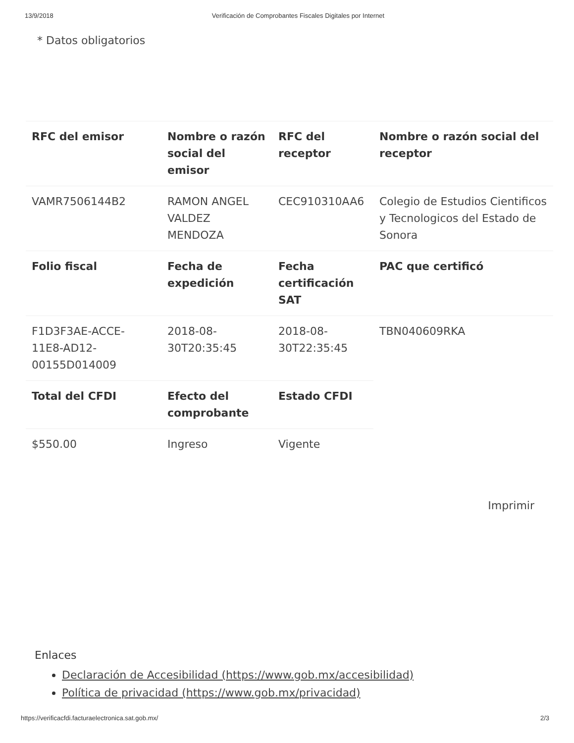13/9/2018 Verificación de Comprobantes Fiscales Digitales por Internet
* Datos obligatorios
| RFC del emisor | Nombre o razón social del emisor | RFC del receptor | Nombre o razón social del receptor |
| --- | --- | --- | --- |
| VAMR7506144B2 | RAMON ANGEL VALDEZ MENDOZA | CEC910310AA6 | Colegio de Estudios Cientificos y Tecnologicos del Estado de Sonora |
| Folio fiscal | Fecha de expedición | Fecha certificación SAT | PAC que certificó |
| F1D3F3AE-ACCE-11E8-AD12-00155D014009 | 2018-08-30T20:35:45 | 2018-08-30T22:35:45 | TBN040609RKA |
| Total del CFDI | Efecto del comprobante | Estado CFDI | |
| $550.00 | Ingreso | Vigente | |
Imprimir
Enlaces
Declaración de Accesibilidad (https://www.gob.mx/accesibilidad)
Política de privacidad (https://www.gob.mx/privacidad)
https://verificacfdi.facturaelectronica.sat.gob.mx/ 2/3